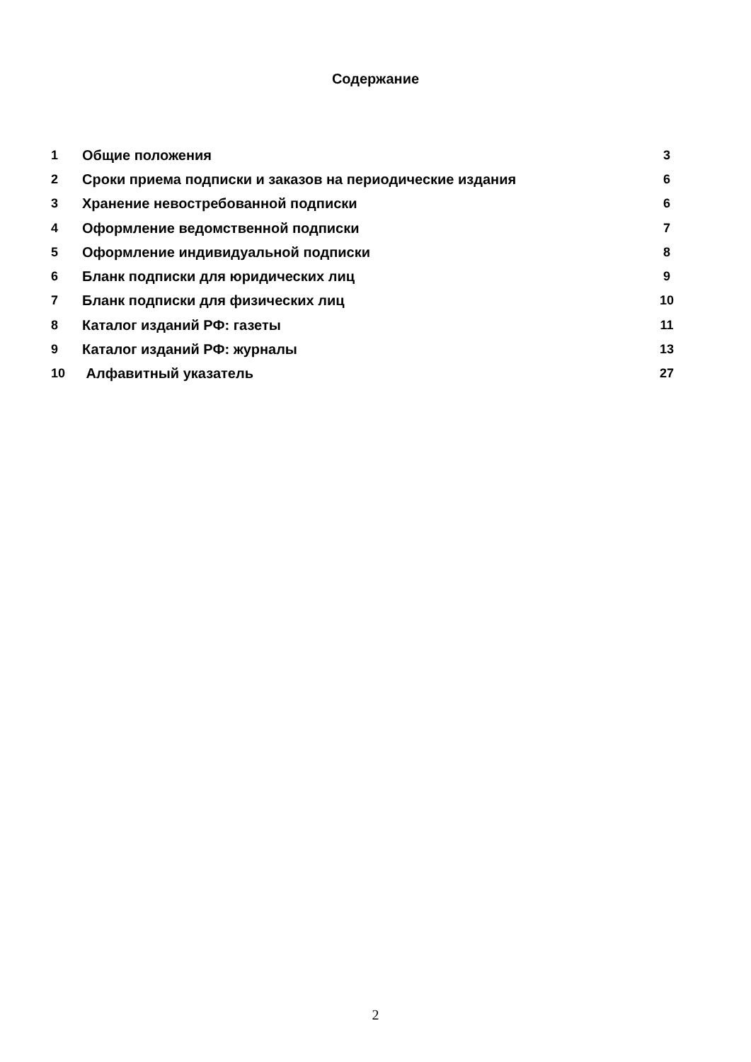Содержание
| 1 | Общие положения | 3 |
| 2 | Сроки приема подписки и заказов на периодические издания | 6 |
| 3 | Хранение невостребованной подписки | 6 |
| 4 | Оформление ведомственной подписки | 7 |
| 5 | Оформление индивидуальной подписки | 8 |
| 6 | Бланк подписки для юридических лиц | 9 |
| 7 | Бланк подписки для физических лиц | 10 |
| 8 | Каталог изданий РФ: газеты | 11 |
| 9 | Каталог изданий РФ: журналы | 13 |
| 10 | Алфавитный указатель | 27 |
2